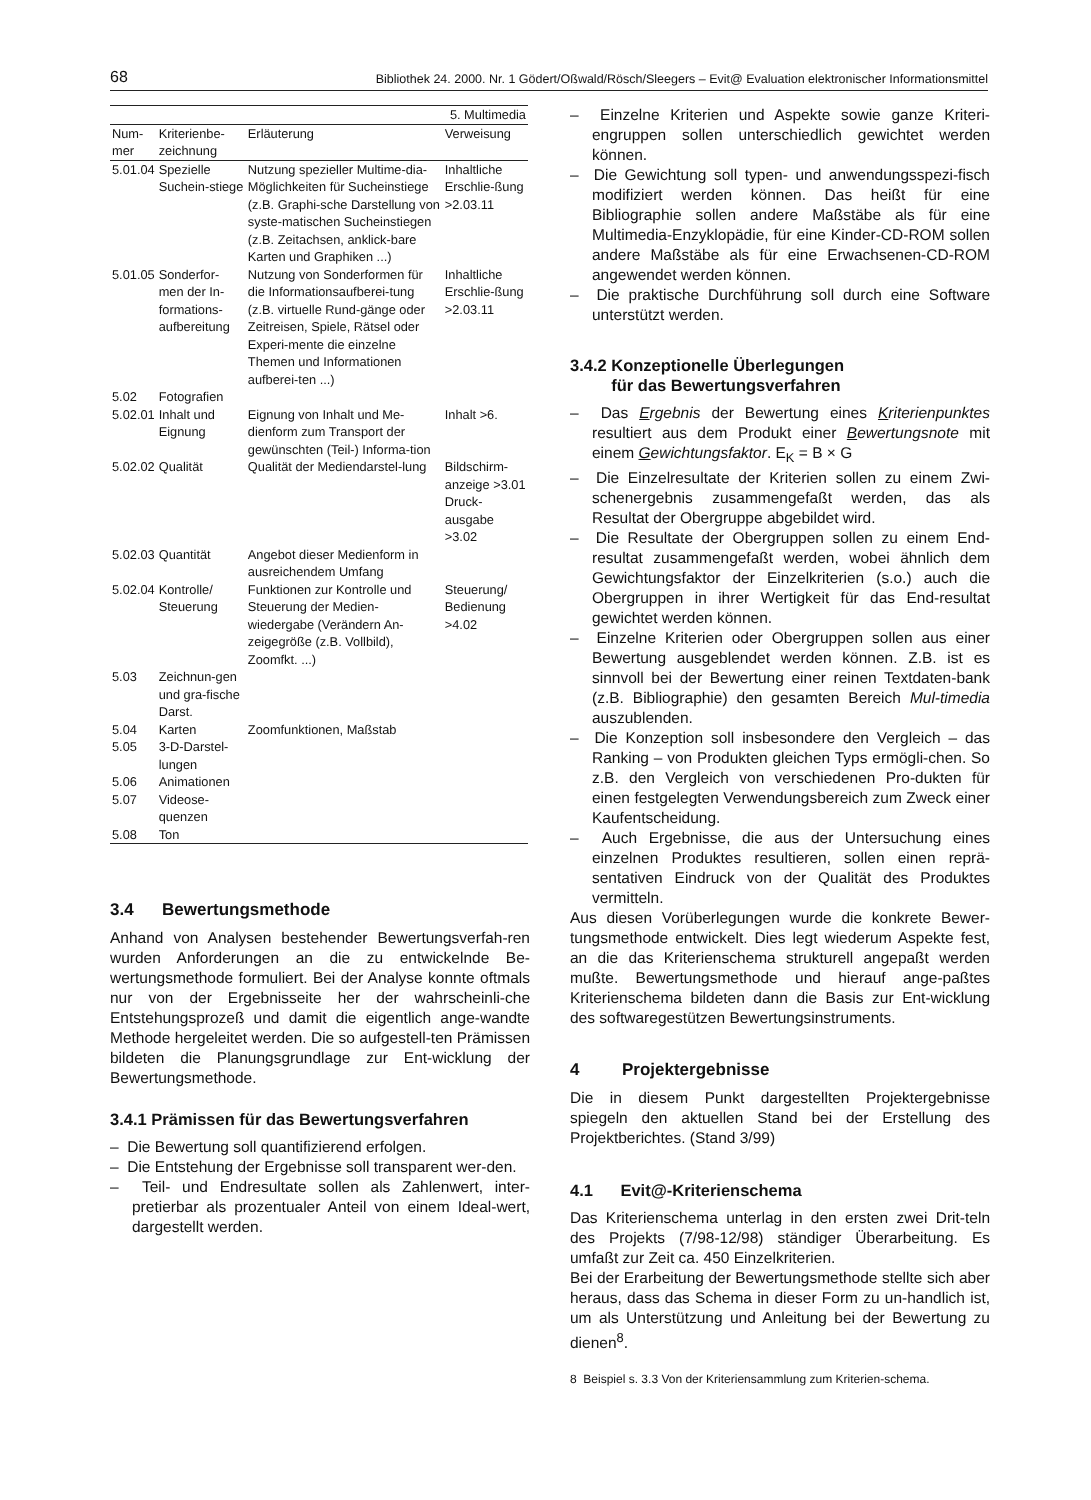68 Bibliothek 24. 2000. Nr. 1 Gödert/Oßwald/Rösch/Sleegers – Evit@ Evaluation elektronischer Informationsmittel
| 5. Multimedia | | | |
| Num- mer | Kriterienbe- zeichnung | Erläuterung | Verweisung |
| 5.01.04 | Spezielle Suchein-stiege | Nutzung spezieller Multime-dia-Möglichkeiten für Sucheinstiege (z.B. Graphi-sche Darstellung von syste-matischen Sucheinstiegen (z.B. Zeitachsen, anklick-bare Karten und Graphiken ...) | Inhaltliche Erschlie-ßung >2.03.11 |
| 5.01.05 | Sonderfor-men der In-formations-aufbereitung | Nutzung von Sonderformen für die Informationsaufberei-tung (z.B. virtuelle Rund-gänge oder Zeitreisen, Spiele, Rätsel oder Experi-mente die einzelne Themen und Informationen aufberei-ten ...) | Inhaltliche Erschlie-ßung >2.03.11 |
| 5.02 | Fotografien | | |
| 5.02.01 | Inhalt und Eignung | Eignung von Inhalt und Me-dienform zum Transport der gewünschten (Teil-) Informa-tion | Inhalt >6. |
| 5.02.02 | Qualität | Qualität der Mediendarstel-lung | Bildschirm-anzeige >3.01 Druck-ausgabe >3.02 |
| 5.02.03 | Quantität | Angebot dieser Medienform in ausreichendem Umfang | |
| 5.02.04 | Kontrolle/ Steuerung | Funktionen zur Kontrolle und Steuerung der Medien-wiedergabe (Verändern An-zeigegröße (z.B. Vollbild), Zoomfkt. ...) | Steuerung/ Bedienung >4.02 |
| 5.03 | Zeichnun-gen und gra-fische Darst. | | |
| 5.04 | Karten | Zoomfunktionen, Maßstab | |
| 5.05 | 3-D-Darstel-lungen | | |
| 5.06 | Animationen | | |
| 5.07 | Videose-quenzen | | |
| 5.08 | Ton | | |
3.4 Bewertungsmethode
Anhand von Analysen bestehender Bewertungsverfah-ren wurden Anforderungen an die zu entwickelnde Be-wertungsmethode formuliert. Bei der Analyse konnte oftmals nur von der Ergebnisseite her der wahrscheinli-che Entstehungsprozeß und damit die eigentlich ange-wandte Methode hergeleitet werden. Die so aufgestell-ten Prämissen bildeten die Planungsgrundlage zur Ent-wicklung der Bewertungsmethode.
3.4.1 Prämissen für das Bewertungsverfahren
– Die Bewertung soll quantifizierend erfolgen.
– Die Entstehung der Ergebnisse soll transparent wer-den.
– Teil- und Endresultate sollen als Zahlenwert, inter-pretierbar als prozentualer Anteil von einem Ideal-wert, dargestellt werden.
– Einzelne Kriterien und Aspekte sowie ganze Kriteri-engruppen sollen unterschiedlich gewichtet werden können.
– Die Gewichtung soll typen- und anwendungsspezi-fisch modifiziert werden können. Das heißt für eine Bibliographie sollen andere Maßstäbe als für eine Multimedia-Enzyklopädie, für eine Kinder-CD-ROM sollen andere Maßstäbe als für eine Erwachsenen-CD-ROM angewendet werden können.
– Die praktische Durchführung soll durch eine Software unterstützt werden.
3.4.2 Konzeptionelle Überlegungen
für das Bewertungsverfahren
– Das Ergebnis der Bewertung eines Kriterienpunktes resultiert aus dem Produkt einer Bewertungsnote mit einem Gewichtungsfaktor. E<sub>K</sub> = B × G
– Die Einzelresultate der Kriterien sollen zu einem Zwi-schenergebnis zusammengefaßt werden, das als Resultat der Obergruppe abgebildet wird.
– Die Resultate der Obergruppen sollen zu einem End-resultat zusammengefaßt werden, wobei ähnlich dem Gewichtungsfaktor der Einzelkriterien (s.o.) auch die Obergruppen in ihrer Wertigkeit für das End-resultat gewichtet werden können.
– Einzelne Kriterien oder Obergruppen sollen aus einer Bewertung ausgeblendet werden können. Z.B. ist es sinnvoll bei der Bewertung einer reinen Textdaten-bank (z.B. Bibliographie) den gesamten Bereich Mul-timedia auszublenden.
– Die Konzeption soll insbesondere den Vergleich – das Ranking – von Produkten gleichen Typs ermögli-chen. So z.B. den Vergleich von verschiedenen Pro-dukten für einen festgelegten Verwendungsbereich zum Zweck einer Kaufentscheidung.
– Auch Ergebnisse, die aus der Untersuchung eines einzelnen Produktes resultieren, sollen einen reprä-sentativen Eindruck von der Qualität des Produktes vermitteln.
Aus diesen Vorüberlegungen wurde die konkrete Bewer-tungsmethode entwickelt. Dies legt wiederum Aspekte fest, an die das Kriterienschema strukturell angepaßt werden mußte. Bewertungsmethode und hierauf ange-paßtes Kriterienschema bildeten dann die Basis zur Ent-wicklung des softwaregestützen Bewertungsinstruments.
4 Projektergebnisse
Die in diesem Punkt dargestellten Projektergebnisse spiegeln den aktuellen Stand bei der Erstellung des Projektberichtes. (Stand 3/99)
4.1 Evit@-Kriterienschema
Das Kriterienschema unterlag in den ersten zwei Drit-teln des Projekts (7/98-12/98) ständiger Überarbeitung. Es umfaßt zur Zeit ca. 450 Einzelkriterien.
Bei der Erarbeitung der Bewertungsmethode stellte sich aber heraus, dass das Schema in dieser Form zu un-handlich ist, um als Unterstützung und Anleitung bei der Bewertung zu dienen<sup>8</sup>.
8 Beispiel s. 3.3 Von der Kriteriensammlung zum Kriterien-schema.